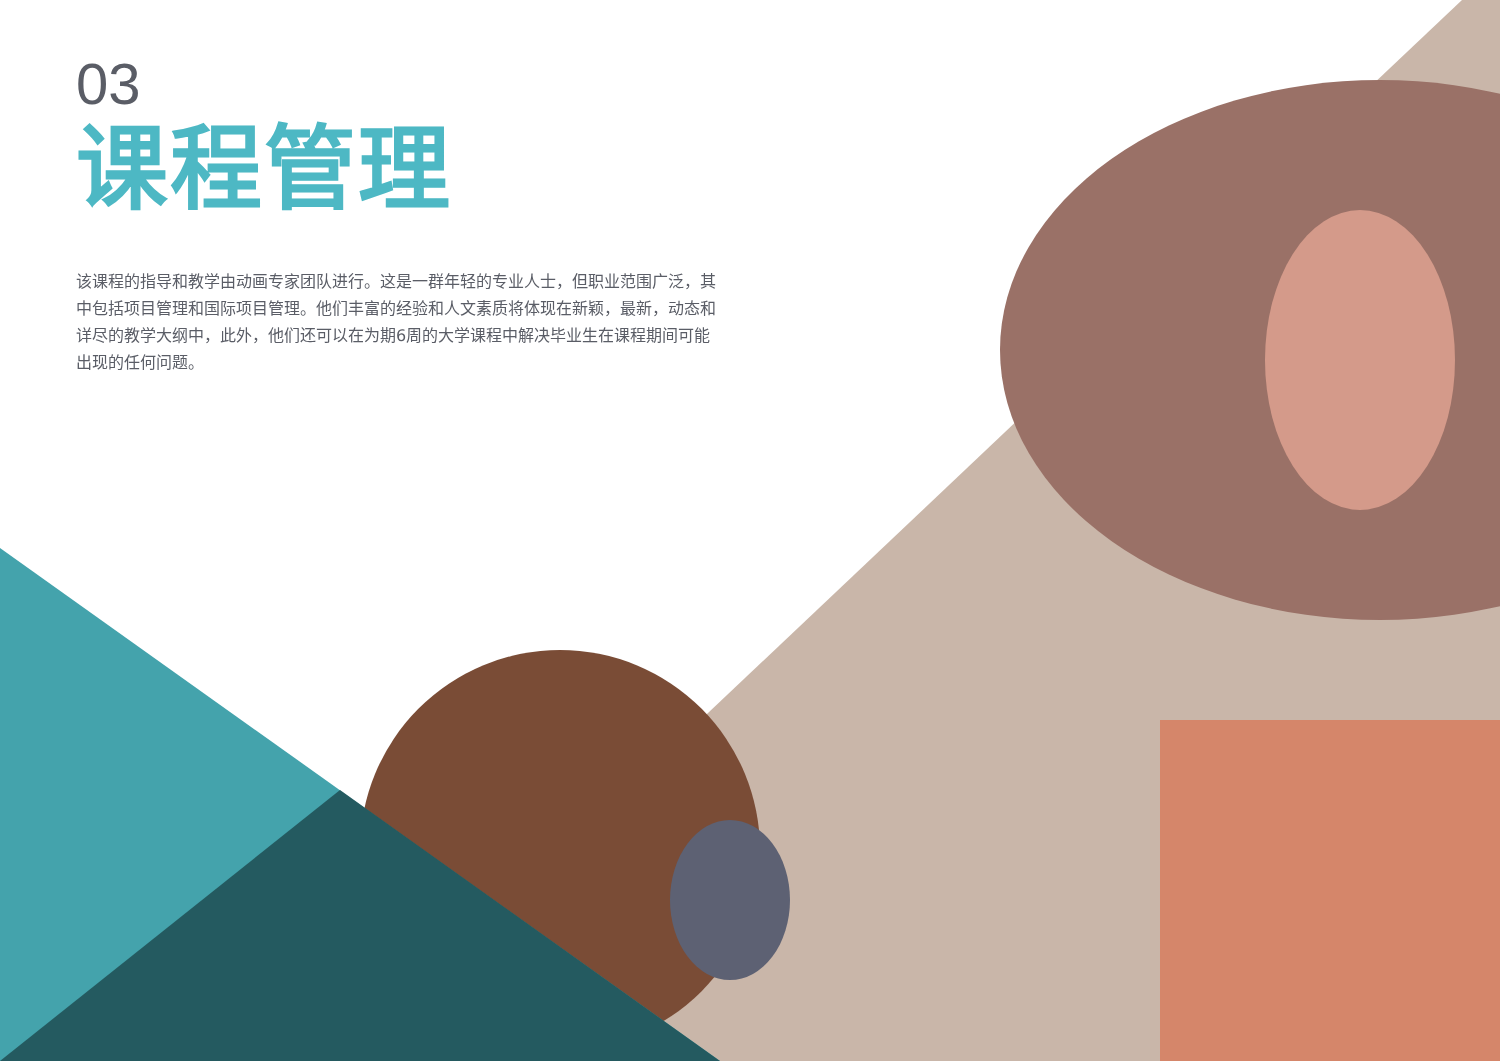03
课程管理
该课程的指导和教学由动画专家团队进行。这是一群年轻的专业人士，但职业范围广泛，其中包括项目管理和国际项目管理。他们丰富的经验和人文素质将体现在新颖，最新，动态和详尽的教学大纲中，此外，他们还可以在为期6周的大学课程中解决毕业生在课程期间可能出现的任何问题。